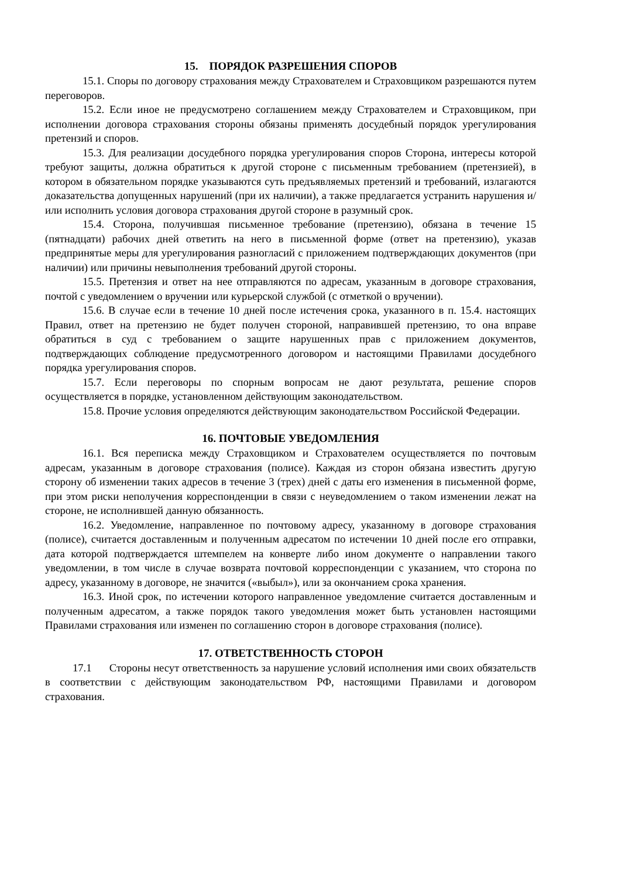15. ПОРЯДОК РАЗРЕШЕНИЯ СПОРОВ
15.1. Споры по договору страхования между Страхователем и Страховщиком разрешаются путем переговоров.
15.2. Если иное не предусмотрено соглашением между Страхователем и Страховщиком, при исполнении договора страхования стороны обязаны применять досудебный порядок урегулирования претензий и споров.
15.3. Для реализации досудебного порядка урегулирования споров Сторона, интересы которой требуют защиты, должна обратиться к другой стороне с письменным требованием (претензией), в котором в обязательном порядке указываются суть предъявляемых претензий и требований, излагаются доказательства допущенных нарушений (при их наличии), а также предлагается устранить нарушения и/или исполнить условия договора страхования другой стороне в разумный срок.
15.4. Сторона, получившая письменное требование (претензию), обязана в течение 15 (пятнадцати) рабочих дней ответить на него в письменной форме (ответ на претензию), указав предпринятые меры для урегулирования разногласий с приложением подтверждающих документов (при наличии) или причины невыполнения требований другой стороны.
15.5. Претензия и ответ на нее отправляются по адресам, указанным в договоре страхования, почтой с уведомлением о вручении или курьерской службой (с отметкой о вручении).
15.6. В случае если в течение 10 дней после истечения срока, указанного в п. 15.4. настоящих Правил, ответ на претензию не будет получен стороной, направившей претензию, то она вправе обратиться в суд с требованием о защите нарушенных прав с приложением документов, подтверждающих соблюдение предусмотренного договором и настоящими Правилами досудебного порядка урегулирования споров.
15.7. Если переговоры по спорным вопросам не дают результата, решение споров осуществляется в порядке, установленном действующим законодательством.
15.8. Прочие условия определяются действующим законодательством Российской Федерации.
16. ПОЧТОВЫЕ УВЕДОМЛЕНИЯ
16.1. Вся переписка между Страховщиком и Страхователем осуществляется по почтовым адресам, указанным в договоре страхования (полисе). Каждая из сторон обязана известить другую сторону об изменении таких адресов в течение 3 (трех) дней с даты его изменения в письменной форме, при этом риски неполучения корреспонденции в связи с неуведомлением о таком изменении лежат на стороне, не исполнившей данную обязанность.
16.2. Уведомление, направленное по почтовому адресу, указанному в договоре страхования (полисе), считается доставленным и полученным адресатом по истечении 10 дней после его отправки, дата которой подтверждается штемпелем на конверте либо ином документе о направлении такого уведомлении, в том числе в случае возврата почтовой корреспонденции с указанием, что сторона по адресу, указанному в договоре, не значится («выбыл»), или за окончанием срока хранения.
16.3. Иной срок, по истечении которого направленное уведомление считается доставленным и полученным адресатом, а также порядок такого уведомления может быть установлен настоящими Правилами страхования или изменен по соглашению сторон в договоре страхования (полисе).
17. ОТВЕТСТВЕННОСТЬ СТОРОН
17.1 Стороны несут ответственность за нарушение условий исполнения ими своих обязательств в соответствии с действующим законодательством РФ, настоящими Правилами и договором страхования.